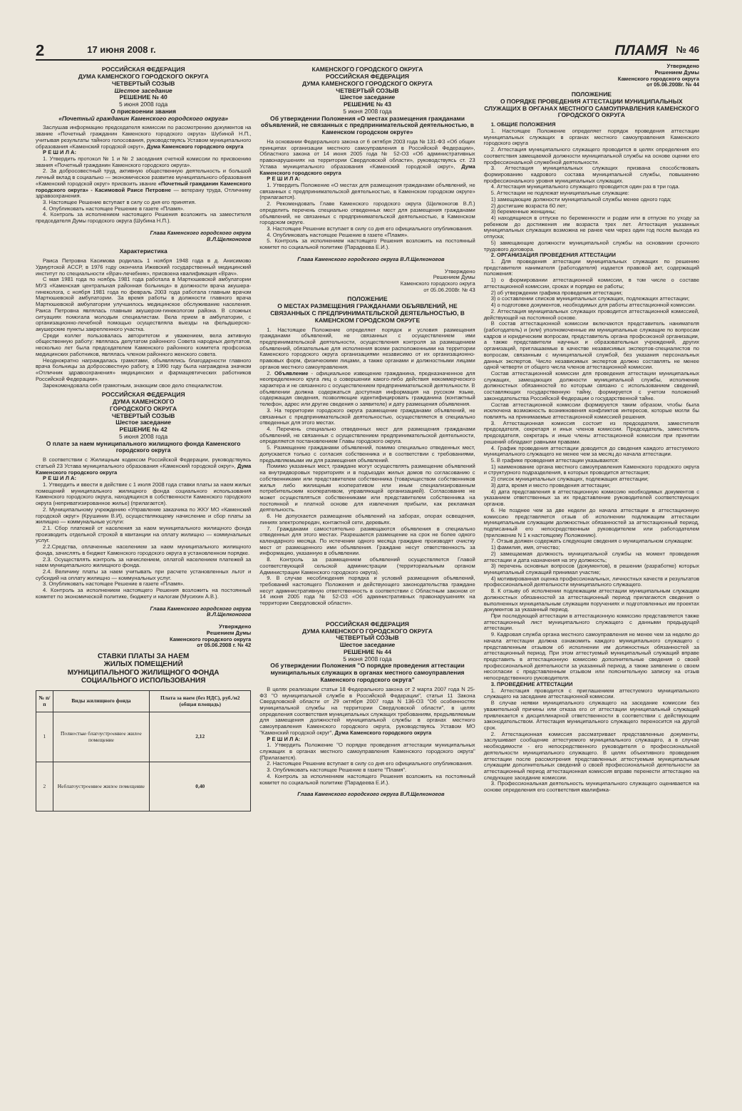2 17 июня 2008 г. ПЛАМЯ № 46
РОССИЙСКАЯ ФЕДЕРАЦИЯ
ДУМА КАМЕНСКОГО ГОРОДСКОГО ОКРУГА
ЧЕТВЕРТЫЙ СОЗЫВ
Шестое заседание
РЕШЕНИЕ № 40
5 июня 2008 года
О присвоении звания
«Почетный гражданин Каменского городского округа»
Заслушав информацию председателя комиссии по рассмотрению документов на звание «Почетный гражданин Каменского городского округа» Шубиной Н.П., учитывая результаты тайного голосования, руководствуясь Уставом муниципального образования «Каменский городской округ», Дума Каменского городского округа
Р Е Ш И Л А:
1. Утвердить протокол № 1 и № 2 заседания счетной комиссии по присвоению звания «Почетный гражданин Каменского городского округа».
2. За добросовестный труд, активную общественную деятельность и большой личный вклад в социально — экономическое развитие муниципального образования «Каменский городской округ» присвоить звание «Почетный гражданин Каменского городского округа» - Касимовой Раисе Петровне — ветерану труда, Отличнику здравоохранения.
3. Настоящее Решение вступает в силу со дня его принятия.
4. Опубликовать настоящее Решение в газете «Пламя».
4. Контроль за исполнением настоящего Решения возложить на заместителя председателя Думы городского округа (Шубина Н.П.).
Глава Каменского городского округа
В.Л.Щелконогов
Характеристика
Раиса Петровна Касимова родилась 1 ноября 1948 года в д. Анисимово Удмуртской АССР, в 1976 году окончила Ижевский государственный медицинский институт по специальности «Врач-лечебник», присвоена квалификация «Врач».
С мая 1981 года по ноябрь 1981 года работала в Мартюшевской амбулатории МУЗ «Каменская центральная районная больница» в должности врача акушера-гинеколога, с ноября 1981 года по февраль 2003 года работала главным врачом Мартюшевской амбулатории. За время работы в должности главного врача Мартюшевской амбулатории улучшилось медицинское обслуживание населения. Раиса Петровна являлась главным акушером-гинекологом района. В сложных ситуациях помогала молодым специалистам. Вела прием в амбулатории, с организационно-лечебной помощью осуществляла выезды на фельдшерско-акушерские пункты закрепленного участка.
Среди коллег пользовалась авторитетом и уважением, вела активную общественную работу: являлась депутатом районного Совета народных депутатов, несколько лет была председателем Каменского районного комитета профсоюза медицинских работников, являлась членом районного женского совета.
Неоднократно награждалась грамотами, объявлялись благодарности главного врача больницы за добросовестную работу, в 1990 году была награждена значком «Отличник здравоохранения» медицинских и фармацевтических работников Российской Федерации».
Зарекомендовала себя грамотным, знающим свое дело специалистом.
РОССИЙСКАЯ ФЕДЕРАЦИЯ
ДУМА КАМЕНСКОГО
ГОРОДСКОГО ОКРУГА
ЧЕТВЕРТЫЙ СОЗЫВ
Шестое заседание
РЕШЕНИЕ № 42
5 июня 2008 года
О плате за наем муниципального жилищного фонда Каменского городского округа
В соответствии с Жилищным кодексом Российской Федерации, руководствуясь статьей 23 Устава муниципального образования «Каменский городской округ», Дума Каменского городского округа
Р Е Ш И Л А:
1. Утвердить и ввести в действие с 1 июля 2008 года ставки платы за наем жилых помещений муниципального жилищного фонда социального использования Каменского городского округа, находящихся в собственности Каменского городского округа (неприватизированное жилье) (прилагается).
2. Муниципальному учреждению «Управление заказчика по ЖКУ МО «Каменский городской округ» (Крушинин В.И), осуществляющему начисление и сбор платы за жилищно — коммунальные услуги:
2.1. Сбор платежей от населения за наем муниципального жилищного фонда производить отдельной строкой в квитанции на оплату жилищно — коммунальных услуг.
2.2.Средства, оплаченные населением за наем муниципального жилищного фонда, зачислять в бюджет Каменского городского округа в установленном порядке.
2.3. Осуществлять контроль за начислением, оплатой населением платежей за наем муниципального жилищного фонда.
2.4. Величину платы за наем учитывать при расчете установленных льгот и субсидий на оплату жилищно — коммунальных услуг.
3. Опубликовать настоящее Решение в газете «Пламя».
4. Контроль за исполнением настоящего Решения возложить на постоянный комитет по экономической политике, бюджету и налогам (Мусихин А.В.).
Глава Каменского городского округа
В.Л.Щелконогов
Утверждено
Решением Думы
Каменского городского округа
от 05.06.2008 г. № 42
СТАВКИ ПЛАТЫ ЗА НАЕМ
ЖИЛЫХ ПОМЕЩЕНИЙ
МУНИЦИПАЛЬНОГО ЖИЛИЩНОГО ФОНДА
СОЦИАЛЬНОГО ИСПОЛЬЗОВАНИЯ
| № п/п | Виды жилищного фонда | Плата за наем (без НДС), руб./м2 (общая площадь) |
| --- | --- | --- |
| 1 | Полностью благоустроенное жилое помещение | 2,12 |
| 2 | Неблагоустроенное жилое помещение | 0,40 |
КАМЕНСКОГО ГОРОДСКОГО ОКРУГА
РОССИЙСКАЯ ФЕДЕРАЦИЯ
ДУМА КАМЕНСКОГО ГОРОДСКОГО ОКРУГА
ЧЕТВЕРТЫЙ СОЗЫВ
Шестое заседание
РЕШЕНИЕ № 43
5 июня 2008 года
Об утверждении Положения «О местах размещения гражданами объявлений, не связанных с предпринимательской деятельностью, в Каменском городском округе»
На основании Федерального закона от 6 октября 2003 года № 131-ФЗ «Об общих принципах организации местного самоуправления в Российской Федерации», Областного закона от 14 июня 2005 года № 52-ОЗ «Об административных правонарушениях на территории Свердловской области», руководствуясь ст. 23 Устава муниципального образования «Каменский городской округ», Дума Каменского городского округа
Р Е Ш И Л А:
1. Утвердить Положение «О местах для размещения гражданами объявлений, не связанных с предпринимательской деятельностью, в Каменском городском округе» (прилагается).
2. Рекомендовать Главе Каменского городского округа (Щелконогов В.Л.) определить перечень специально отведенных мест для размещения гражданами объявлений, не связанных с предпринимательской деятельностью, в Каменском городском округе.
3. Настоящее Решение вступает в силу со дня его официального опубликования.
4. Опубликовать настоящее Решение в газете «Пламя».
5. Контроль за исполнением настоящего Решения возложить на постоянный комитет по социальной политике (Парадеева Е.И.).
Глава Каменского городского округа В.Л.Щелконогов
Утверждено
Решением Думы
Каменского городского округа
от 05.06.2008г. № 43
ПОЛОЖЕНИЕ
О МЕСТАХ РАЗМЕЩЕНИЯ ГРАЖДАНАМИ ОБЪЯВЛЕНИЙ, НЕ СВЯЗАННЫХ С ПРЕДПРИНИМАТЕЛЬСКОЙ ДЕЯТЕЛЬНОСТЬЮ, В КАМЕНСКОМ ГОРОДСКОМ ОКРУГЕ
1. Настоящее Положение определяет порядок и условия размещения гражданами объявлений, не связанных с осуществлением ими предпринимательской деятельности, осуществления контроля за размещением объявлений, обязательные для исполнения всеми расположенными на территории Каменского городского округа организациями независимо от их организационно-правовых форм, физическими лицами, а также органами и должностными лицами органов местного самоуправления.
2. Объявление - официальное извещение гражданина, предназначенное для неопределенного круга лиц о совершении какого-либо действия некоммерческого характера и не связанного с осуществлением предпринимательской деятельности. В объявлении должна содержаться доступная информация на русском языке, содержащая сведения, позволяющие идентифицировать гражданина (контактный телефон, адрес или другие сведения о заявителе) и дату размещения объявления.
3. На территории городского округа размещение гражданами объявлений, не связанных с предпринимательской деятельностью, осуществляется в специально отведенных для этого местах.
4. Перечень специально отведенных мест для размещения гражданами объявлений, не связанных с осуществлением предпринимательской деятельности, определяется постановлением Главы городского округа.
5. Размещение гражданами объявлений, помимо специально отведенных мест, допускается только с согласия собственника и в соответствии с требованиями, предъявляемыми им для размещения объявлений.
Помимо указанных мест, граждане могут осуществлять размещение объявлений на внутридворовых территориях и в подъездах жилых домов по согласованию с собственниками или представителем собственника (товариществом собственников жилья либо жилищным кооперативом или иным специализированным потребительским кооперативом, управляющей организацией). Согласование не может осуществляться собственниками или представителем собственника на постоянной и платной основе для извлечения прибыли, как рекламная деятельность.
6. Не допускается размещение объявлений на заборах, опорах освещения, линиях электропередач, контактной сети, деревьях.
7. Гражданами самостоятельно размещаются объявления в специально отведенных для этого местах. Разрешается размещение на срок не более одного календарного месяца. По истечении одного месяца граждане производят очистку мест от размещенного ими объявления. Граждане несут ответственность за информацию, указанную в объявлении.
8. Контроль за размещением объявлений осуществляется Главой соответствующей сельской администрации (территориальным органом Администрации Каменского городского округа).
9. В случае несоблюдения порядка и условий размещения объявлений, требований настоящего Положения и действующего законодательства граждане несут административную ответственность в соответствии с Областным законом от 14 июня 2005 года № 52-ОЗ «Об административных правонарушениях на территории Свердловской области».
РОССИЙСКАЯ ФЕДЕРАЦИЯ
ДУМА КАМЕНСКОГО ГОРОДСКОГО ОКРУГА
ЧЕТВЕРТЫЙ СОЗЫВ
Шестое заседание
РЕШЕНИЕ № 44
5 июня 2008 года
Об утверждении Положения "О порядке проведения аттестации муниципальных служащих в органах местного самоуправления Каменского городского округа"
В целях реализации статьи 18 Федерального закона от 2 марта 2007 года N 25-ФЗ "О муниципальной службе в Российской Федерации", статьи 11 Закона Свердловской области от 29 октября 2007 года N 136-ОЗ "Об особенностях муниципальной службы на территории Свердловской области", в целях определения соответствия муниципальных служащих требованиям, предъявляемым для замещения должностей муниципальной службы в органах местного самоуправления Каменского городского округа, руководствуясь Уставом МО "Каменский городской округ", Дума Каменского городского округа
Р Е Ш И Л А:
1. Утвердить Положение "О порядке проведения аттестации муниципальных служащих в органах местного самоуправления Каменского городского округа" (Прилагается).
2. Настоящее Решение вступает в силу со дня его официального опубликования.
3. Опубликовать настоящее Решение в газете "Пламя".
4. Контроль за исполнением настоящего Решения возложить на постоянный комитет по социальной политике (Парадеева Е.И.).
Глава Каменского городского округа В.Л.Щелконогов
Утверждено
Решением Думы
Каменского городского округа
от 05.06.2008г. № 44
ПОЛОЖЕНИЕ
О ПОРЯДКЕ ПРОВЕДЕНИЯ АТТЕСТАЦИИ МУНИЦИПАЛЬНЫХ СЛУЖАЩИХ В ОРГАНАХ МЕСТНОГО САМОУПРАВЛЕНИЯ КАМЕНСКОГО ГОРОДСКОГО ОКРУГА
1. ОБЩИЕ ПОЛОЖЕНИЯ
1. Настоящее Положение определяет порядок проведения аттестации муниципальных служащих в органах местного самоуправления Каменского городского округа
2. Аттестация муниципального служащего проводится в целях определения его соответствия замещаемой должности муниципальной службы на основе оценки его профессиональной служебной деятельности.
3. Аттестация муниципальных служащих призвана способствовать формированию кадрового состава муниципальной службы, повышению профессионального уровня муниципальных служащих.
4. Аттестация муниципального служащего проводится один раз в три года.
5. Аттестации не подлежат муниципальные служащие:
1) замещающие должности муниципальной службы менее одного года;
2) достигшие возраста 60 лет;
3) беременные женщины;
4) находящиеся в отпуске по беременности и родам или в отпуске по уходу за ребенком до достижения им возраста трех лет. Аттестация указанных муниципальных служащих возможна не ранее чем через один год после выхода из отпуска;
5) замещающие должности муниципальной службы на основании срочного трудового договора.
2. ОРГАНИЗАЦИЯ ПРОВЕДЕНИЯ АТТЕСТАЦИИ
1. Для проведения аттестации муниципальных служащих по решению представителя нанимателя (работодателя) издается правовой акт, содержащий положения:
1) о формировании аттестационной комиссии, в том числе о составе аттестационной комиссии, сроках и порядке ее работы;
2) об утверждении графика проведения аттестации;
3) о составлении списков муниципальных служащих, подлежащих аттестации;
4) о подготовке документов, необходимых для работы аттестационной комиссии.
2. Аттестация муниципальных служащих проводится аттестационной комиссией, действующей на постоянной основе.
В состав аттестационной комиссии включаются представитель нанимателя (работодатель) и (или) уполномоченные им муниципальные служащие по вопросам кадров и юридическим вопросам, представитель органа профсоюзной организации, а также представители научных и образовательных учреждений, других организаций, приглашаемые в качестве независимых экспертов-специалистов по вопросам, связанным с муниципальной службой, без указания персональных данных экспертов. Число независимых экспертов должно составлять не менее одной четверти от общего числа членов аттестационной комиссии.
Состав аттестационной комиссии для проведения аттестации муниципальных служащих, замещающих должности муниципальной службы, исполнение должностных обязанностей по которым связано с использованием сведений, составляющих государственную тайну, формируется с учетом положений законодательства Российской Федерации о государственной тайне.
Состав аттестационной комиссии формируется таким образом, чтобы была исключена возможность возникновения конфликтов интересов, которые могли бы повлиять на принимаемые аттестационной комиссией решения.
3. Аттестационная комиссия состоит из председателя, заместителя председателя, секретаря и иных членов комиссии. Председатель, заместитель председателя, секретарь и иные члены аттестационной комиссии при принятии решений обладают равными правами.
4. График проведения аттестации доводится до сведения каждого аттестуемого муниципального служащего не менее чем за месяц до начала аттестации.
5. В графике проведения аттестации указываются:
1) наименование органа местного самоуправления Каменского городского округа и структурного подразделения, в которых проводится аттестация;
2) список муниципальных служащих, подлежащих аттестации;
3) дата, время и место проведения аттестации;
4) дата представления в аттестационную комиссию необходимых документов с указанием ответственных за их представление руководителей соответствующих органов.
6. Не позднее чем за две недели до начала аттестации в аттестационную комиссию представляется отзыв об исполнении подлежащим аттестации муниципальным служащим должностных обязанностей за аттестационный период, подписанный его непосредственным руководителем или работодателем (приложение N 1 к настоящему Положению).
7. Отзыв должен содержать следующие сведения о муниципальном служащем:
1) фамилия, имя, отчество;
2) замещаемая должность муниципальной службы на момент проведения аттестации и дата назначения на эту должность;
3) перечень основных вопросов (документов), в решении (разработке) которых муниципальный служащий принимал участие;
4) мотивированная оценка профессиональных, личностных качеств и результатов профессиональной деятельности муниципального служащего.
8. К отзыву об исполнении подлежащим аттестации муниципальным служащим должностных обязанностей за аттестационный период прилагаются сведения о выполненных муниципальным служащим поручениях и подготовленных им проектах документов за указанный период.
При последующей аттестации в аттестационную комиссию представляется также аттестационный лист муниципального служащего с данными предыдущей аттестации.
9. Кадровая служба органа местного самоуправления не менее чем за неделю до начала аттестации должна ознакомить каждого муниципального служащего с представленным отзывом об исполнении им должностных обязанностей за аттестационный период. При этом аттестуемый муниципальный служащий вправе представить в аттестационную комиссию дополнительные сведения о своей профессиональной деятельности за указанный период, а также заявление о своем несогласии с представленным отзывом или пояснительную записку на отзыв непосредственного руководителя.
3. ПРОВЕДЕНИЕ АТТЕСТАЦИИ
1. Аттестация проводится с приглашением аттестуемого муниципального служащего на заседание аттестационной комиссии.
В случае неявки муниципального служащего на заседание комиссии без уважительной причины или отказа его от аттестации муниципальный служащий привлекается к дисциплинарной ответственности в соответствии с действующим законодательством. Аттестация муниципального служащего переносится на другой срок.
2. Аттестационная комиссия рассматривает представленные документы, заслушивает сообщение аттестуемого муниципального служащего, а в случае необходимости - его непосредственного руководителя о профессиональной деятельности муниципального служащего. В целях объективного проведения аттестации после рассмотрения представленных аттестуемым муниципальным служащим дополнительных сведений о своей профессиональной деятельности за аттестационный период аттестационная комиссия вправе перенести аттестацию на следующее заседание комиссии.
3. Профессиональная деятельность муниципального служащего оценивается на основе определения его соответствия квалифика-